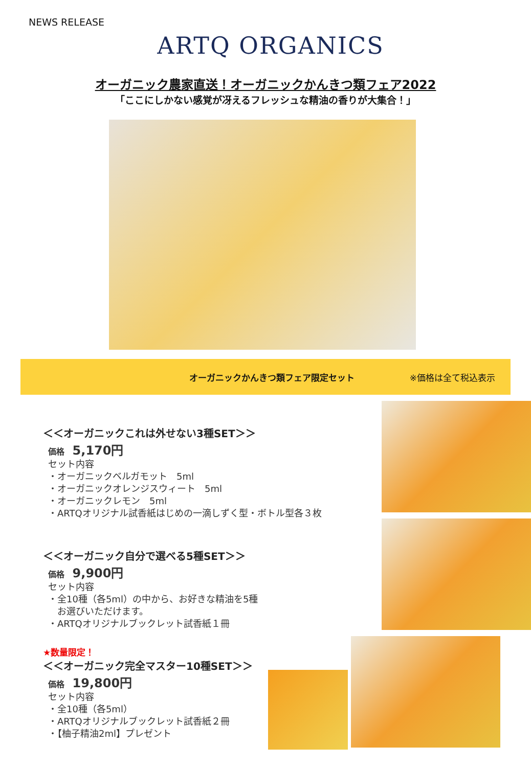NEWS RELEASE
ARTQ ORGANICS
オーガニック農家直送！オーガニックかんきつ類フェア2022
「ここにしかない感覚が冴えるフレッシュな精油の香りが大集合！」
オーガニックかんきつ類フェア限定セット ※価格は全て税込表示
＜＜オーガニックこれは外せない3種SET＞＞
価格 5,170円
セット内容
・オーガニックベルガモット　5ml
・オーガニックオレンジスウィート　5ml
・オーガニックレモン　5ml
・ARTQオリジナル試香紙はじめの一滴しずく型・ボトル型各３枚
＜＜オーガニック自分で選べる5種SET＞＞
価格 9,900円
セット内容
・全10種（各5ml）の中から、お好きな精油を5種
　お選びいただけます。
・ARTQオリジナルブックレット試香紙１冊
★数量限定！
＜＜オーガニック完全マスター10種SET＞＞
価格 19,800円
セット内容
・全10種（各5ml）
・ARTQオリジナルブックレット試香紙２冊
・【柚子精油2ml】プレゼント